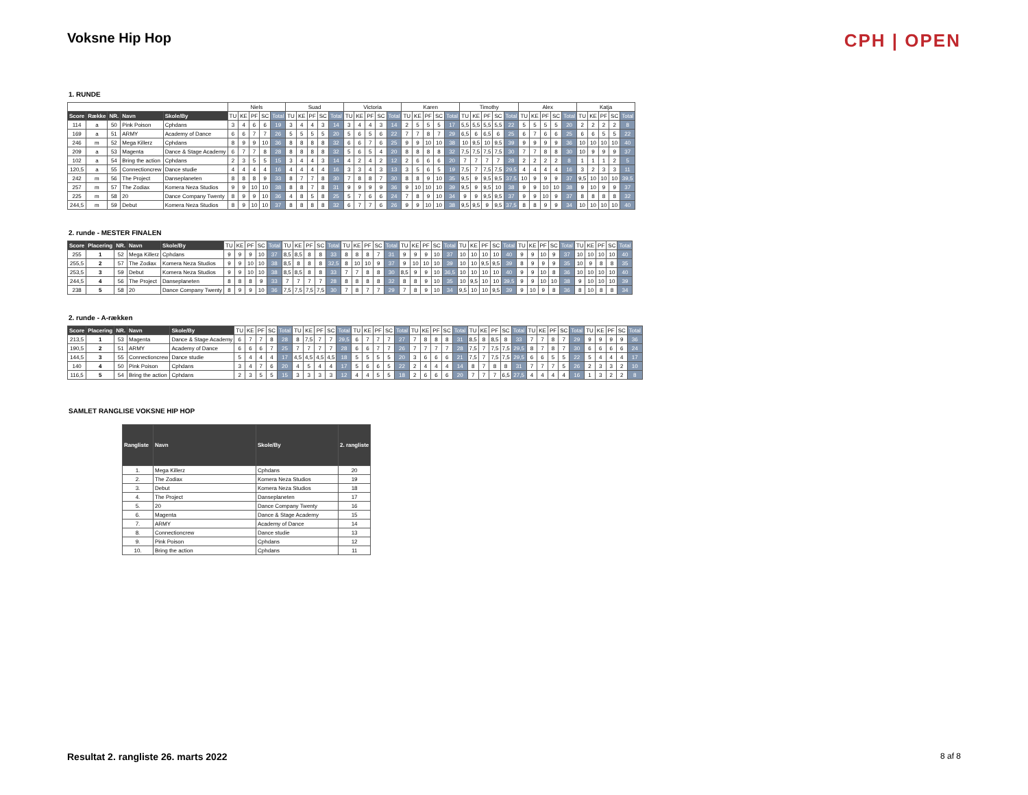Voksne Hip Hop
CPH | OPEN
1. RUNDE
| | | | | | Niels | | | | | Suad | | | | | Victoria | | | | | Karen | | | | | Timothy | | | | | Alex | | | | | Katja | | | | |
| --- | --- | --- | --- | --- | --- | --- | --- | --- | --- | --- | --- | --- | --- | --- | --- | --- | --- | --- | --- | --- | --- | --- | --- | --- | --- | --- | --- | --- | --- | --- | --- | --- | --- | --- | --- | --- | --- | --- | --- |
| Score | Række | NR. | Navn | Skole/By | TU | KE | PF | SC | Total | TU | KE | PF | SC | Total | TU | KE | PF | SC | Total | TU | KE | PF | SC | Total | TU | KE | PF | SC | Total | TU | KE | PF | SC | Total | TU | KE | PF | SC | Total |
| 114 | a | 50 | Pink Poison | Cphdans | 3 | 4 | 6 | 6 | 19 | 3 | 4 | 4 | 3 | 14 | 3 | 4 | 4 | 3 | 14 | 2 | 5 | 5 | 5 | 17 | 5,5 | 5,5 | 5,5 | 5,5 | 22 | 5 | 5 | 5 | 5 | 20 | 2 | 2 | 2 | 2 | 8 |
| 169 | a | 51 | ARMY | Academy of Dance | 6 | 6 | 7 | 7 | 26 | 5 | 5 | 5 | 5 | 20 | 5 | 6 | 5 | 6 | 22 | 7 | 7 | 8 | 7 | 29 | 6,5 | 6 | 6,5 | 6 | 25 | 6 | 7 | 6 | 6 | 25 | 6 | 6 | 5 | 5 | 22 |
| 246 | m | 52 | Mega Killerz | Cphdans | 8 | 9 | 9 | 10 | 36 | 8 | 8 | 8 | 8 | 32 | 6 | 6 | 7 | 6 | 25 | 9 | 9 | 10 | 10 | 38 | 10 | 9,5 | 10 | 9,5 | 39 | 9 | 9 | 9 | 9 | 36 | 10 | 10 | 10 | 10 | 40 |
| 209 | a | 53 | Magenta | Dance & Stage Academy | 6 | 7 | 7 | 8 | 28 | 8 | 8 | 8 | 8 | 32 | 5 | 6 | 5 | 4 | 20 | 8 | 8 | 8 | 8 | 32 | 7,5 | 7,5 | 7,5 | 7,5 | 30 | 7 | 7 | 8 | 8 | 30 | 10 | 9 | 9 | 9 | 37 |
| 102 | a | 54 | Bring the action | Cphdans | 2 | 3 | 5 | 5 | 15 | 3 | 4 | 4 | 3 | 14 | 4 | 2 | 4 | 2 | 12 | 2 | 6 | 6 | 6 | 20 | 7 | 7 | 7 | 7 | 28 | 2 | 2 | 2 | 2 | 8 | 1 | 1 | 1 | 2 | 5 |
| 120,5 | a | 55 | Connectioncrew | Dance studie | 4 | 4 | 4 | 4 | 16 | 4 | 4 | 4 | 4 | 16 | 3 | 3 | 4 | 3 | 13 | 3 | 5 | 6 | 5 | 19 | 7,5 | 7 | 7,5 | 7,5 | 29,5 | 4 | 4 | 4 | 4 | 16 | 3 | 2 | 3 | 3 | 11 |
| 242 | m | 56 | The Project | Danseplaneten | 8 | 8 | 8 | 9 | 33 | 8 | 7 | 7 | 8 | 30 | 7 | 8 | 8 | 7 | 30 | 8 | 8 | 9 | 10 | 35 | 9,5 | 9 | 9,5 | 9,5 | 37,5 | 10 | 9 | 9 | 9 | 37 | 9,5 | 10 | 10 | 10 | 39,5 |
| 257 | m | 57 | The Zodiax | Komera Neza Studios | 9 | 9 | 10 | 10 | 38 | 8 | 8 | 7 | 8 | 31 | 9 | 9 | 9 | 9 | 36 | 9 | 10 | 10 | 10 | 39 | 9,5 | 9 | 9,5 | 10 | 38 | 9 | 9 | 10 | 10 | 38 | 9 | 10 | 9 | 9 | 37 |
| 225 | m | 58 | 20 | Dance Company Twenty | 8 | 9 | 9 | 10 | 36 | 4 | 8 | 5 | 8 | 25 | 5 | 7 | 6 | 6 | 24 | 7 | 8 | 9 | 10 | 34 | 9 | 9 | 9,5 | 9,5 | 37 | 9 | 9 | 10 | 9 | 37 | 8 | 8 | 8 | 8 | 32 |
| 244,5 | m | 59 | Debut | Komera Neza Studios | 8 | 9 | 10 | 10 | 37 | 8 | 8 | 8 | 8 | 32 | 6 | 7 | 7 | 6 | 26 | 9 | 9 | 10 | 10 | 38 | 9,5 | 9,5 | 9 | 9,5 | 37,5 | 8 | 8 | 9 | 9 | 34 | 10 | 10 | 10 | 10 | 40 |
2. runde - MESTER FINALEN
| Score | Placering | NR. | Navn | Skole/By | TU | KE | PF | SC | Total | TU | KE | PF | SC | Total | TU | KE | PF | SC | Total | TU | KE | PF | SC | Total | TU | KE | PF | SC | Total | TU | KE | PF | SC | Total | TU | KE | PF | SC | Total |
| --- | --- | --- | --- | --- | --- | --- | --- | --- | --- | --- | --- | --- | --- | --- | --- | --- | --- | --- | --- | --- | --- | --- | --- | --- | --- | --- | --- | --- | --- | --- | --- | --- | --- | --- | --- | --- | --- | --- | --- |
| 255 | 1 | 52 | Mega Killerz | Cphdans | 9 | 9 | 9 | 10 | 37 | 8,5 | 8,5 | 8 | 8 | 33 | 8 | 8 | 8 | 7 | 31 | 9 | 9 | 9 | 10 | 37 | 10 | 10 | 10 | 10 | 40 | 9 | 9 | 10 | 9 | 37 | 10 | 10 | 10 | 10 | 40 |
| 255,5 | 2 | 57 | The Zodiax | Komera Neza Studios | 9 | 9 | 10 | 10 | 38 | 8,5 | 8 | 8 | 8 | 32,5 | 8 | 10 | 10 | 9 | 37 | 9 | 10 | 10 | 10 | 39 | 10 | 10 | 9,5 | 9,5 | 39 | 8 | 9 | 9 | 9 | 35 | 10 | 9 | 8 | 8 | 35 |
| 253,5 | 3 | 59 | Debut | Komera Neza Studios | 9 | 9 | 10 | 10 | 38 | 8,5 | 8,5 | 8 | 8 | 33 | 7 | 7 | 8 | 8 | 30 | 8,5 | 9 | 9 | 10 | 36,5 | 10 | 10 | 10 | 10 | 40 | 9 | 9 | 10 | 8 | 36 | 10 | 10 | 10 | 10 | 40 |
| 244,5 | 4 | 56 | The Project | Danseplaneten | 8 | 8 | 8 | 9 | 33 | 7 | 7 | 7 | 7 | 28 | 8 | 8 | 8 | 8 | 32 | 8 | 8 | 9 | 10 | 35 | 10 | 9,5 | 10 | 10 | 39,5 | 9 | 9 | 10 | 10 | 38 | 9 | 10 | 10 | 10 | 39 |
| 238 | 5 | 58 | 20 | Dance Company Twenty | 8 | 9 | 9 | 10 | 36 | 7,5 | 7,5 | 7,5 | 7,5 | 30 | 7 | 8 | 7 | 7 | 29 | 7 | 8 | 9 | 10 | 34 | 9,5 | 10 | 10 | 9,5 | 39 | 9 | 10 | 9 | 8 | 36 | 8 | 10 | 8 | 8 | 34 |
2. runde - A-rækken
| Score | Placering | NR. | Navn | Skole/By | TU | KE | PF | SC | Total | TU | KE | PF | SC | Total | TU | KE | PF | SC | Total | TU | KE | PF | SC | Total | TU | KE | PF | SC | Total | TU | KE | PF | SC | Total | TU | KE | PF | SC | Total |
| --- | --- | --- | --- | --- | --- | --- | --- | --- | --- | --- | --- | --- | --- | --- | --- | --- | --- | --- | --- | --- | --- | --- | --- | --- | --- | --- | --- | --- | --- | --- | --- | --- | --- | --- | --- | --- | --- | --- | --- |
| 213,5 | 1 | 53 | Magenta | Dance & Stage Academy | 6 | 7 | 7 | 8 | 28 | 8 | 7,5 | 7 | 7 | 29,5 | 6 | 7 | 7 | 7 | 27 | 7 | 8 | 8 | 8 | 31 | 8,5 | 8 | 8,5 | 8 | 33 | 7 | 7 | 8 | 7 | 29 | 9 | 9 | 9 | 9 | 36 |
| 190,5 | 2 | 51 | ARMY | Academy of Dance | 6 | 6 | 6 | 7 | 25 | 7 | 7 | 7 | 7 | 28 | 6 | 6 | 7 | 7 | 26 | 7 | 7 | 7 | 7 | 28 | 7,5 | 7 | 7,5 | 7,5 | 29,5 | 8 | 7 | 8 | 7 | 30 | 6 | 6 | 6 | 6 | 24 |
| 144,5 | 3 | 55 | Connectioncrew | Dance studie | 5 | 4 | 4 | 4 | 17 | 4,5 | 4,5 | 4,5 | 4,5 | 18 | 5 | 5 | 5 | 5 | 20 | 3 | 6 | 6 | 6 | 21 | 7,5 | 7 | 7,5 | 7,5 | 29,5 | 6 | 6 | 5 | 5 | 22 | 5 | 4 | 4 | 4 | 17 |
| 140 | 4 | 50 | Pink Poison | Cphdans | 3 | 4 | 7 | 6 | 20 | 4 | 5 | 4 | 4 | 17 | 5 | 6 | 6 | 5 | 22 | 2 | 4 | 4 | 4 | 14 | 8 | 7 | 8 | 8 | 31 | 7 | 7 | 7 | 5 | 26 | 2 | 3 | 3 | 2 | 10 |
| 116,5 | 5 | 54 | Bring the action | Cphdans | 2 | 3 | 5 | 5 | 15 | 3 | 3 | 3 | 3 | 12 | 4 | 4 | 5 | 5 | 18 | 2 | 6 | 6 | 6 | 20 | 7 | 7 | 7 | 6,5 | 27,5 | 4 | 4 | 4 | 4 | 16 | 1 | 3 | 2 | 2 | 8 |
SAMLET RANGLISE VOKSNE HIP HOP
| Rangliste | Navn | Skole/By | 2. rangliste |
| --- | --- | --- | --- |
| 1. | Mega Killerz | Cphdans | 20 |
| 2. | The Zodiax | Komera Neza Studios | 19 |
| 3. | Debut | Komera Neza Studios | 18 |
| 4. | The Project | Danseplaneten | 17 |
| 5. | 20 | Dance Company Twenty | 16 |
| 6. | Magenta | Dance & Stage Academy | 15 |
| 7. | ARMY | Academy of Dance | 14 |
| 8. | Connectioncrew | Dance studie | 13 |
| 9. | Pink Poison | Cphdans | 12 |
| 10. | Bring the action | Cphdans | 11 |
Resultat 2. rangliste 26. marts 2022 8 af 8